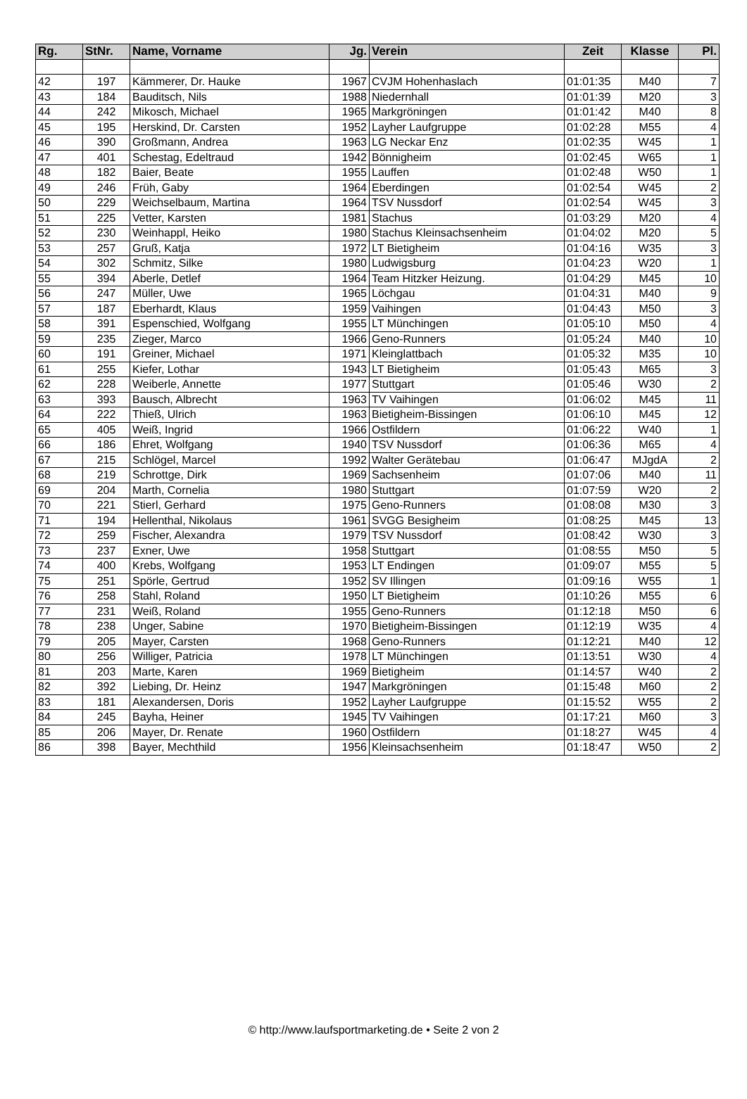| Rg. | StNr. | Name, Vorname | Jg. | Verein | Zeit | Klasse | Pl. |
| --- | --- | --- | --- | --- | --- | --- | --- |
| 42 | 197 | Kämmerer, Dr. Hauke | 1967 | CVJM Hohenhaslach | 01:01:35 | M40 | 7 |
| 43 | 184 | Bauditsch, Nils | 1988 | Niedernhall | 01:01:39 | M20 | 3 |
| 44 | 242 | Mikosch, Michael | 1965 | Markgröningen | 01:01:42 | M40 | 8 |
| 45 | 195 | Herskind, Dr. Carsten | 1952 | Layher Laufgruppe | 01:02:28 | M55 | 4 |
| 46 | 390 | Großmann, Andrea | 1963 | LG Neckar Enz | 01:02:35 | W45 | 1 |
| 47 | 401 | Schestag, Edeltraud | 1942 | Bönnigheim | 01:02:45 | W65 | 1 |
| 48 | 182 | Baier, Beate | 1955 | Lauffen | 01:02:48 | W50 | 1 |
| 49 | 246 | Früh, Gaby | 1964 | Eberdingen | 01:02:54 | W45 | 2 |
| 50 | 229 | Weichselbaum, Martina | 1964 | TSV Nussdorf | 01:02:54 | W45 | 3 |
| 51 | 225 | Vetter, Karsten | 1981 | Stachus | 01:03:29 | M20 | 4 |
| 52 | 230 | Weinhappl, Heiko | 1980 | Stachus Kleinsachsenheim | 01:04:02 | M20 | 5 |
| 53 | 257 | Gruß, Katja | 1972 | LT Bietigheim | 01:04:16 | W35 | 3 |
| 54 | 302 | Schmitz, Silke | 1980 | Ludwigsburg | 01:04:23 | W20 | 1 |
| 55 | 394 | Aberle, Detlef | 1964 | Team Hitzker Heizung. | 01:04:29 | M45 | 10 |
| 56 | 247 | Müller, Uwe | 1965 | Löchgau | 01:04:31 | M40 | 9 |
| 57 | 187 | Eberhardt, Klaus | 1959 | Vaihingen | 01:04:43 | M50 | 3 |
| 58 | 391 | Espenschied, Wolfgang | 1955 | LT Münchingen | 01:05:10 | M50 | 4 |
| 59 | 235 | Zieger, Marco | 1966 | Geno-Runners | 01:05:24 | M40 | 10 |
| 60 | 191 | Greiner, Michael | 1971 | Kleinglattbach | 01:05:32 | M35 | 10 |
| 61 | 255 | Kiefer, Lothar | 1943 | LT Bietigheim | 01:05:43 | M65 | 3 |
| 62 | 228 | Weiberle, Annette | 1977 | Stuttgart | 01:05:46 | W30 | 2 |
| 63 | 393 | Bausch, Albrecht | 1963 | TV Vaihingen | 01:06:02 | M45 | 11 |
| 64 | 222 | Thieß, Ulrich | 1963 | Bietigheim-Bissingen | 01:06:10 | M45 | 12 |
| 65 | 405 | Weiß, Ingrid | 1966 | Ostfildern | 01:06:22 | W40 | 1 |
| 66 | 186 | Ehret, Wolfgang | 1940 | TSV Nussdorf | 01:06:36 | M65 | 4 |
| 67 | 215 | Schlögel, Marcel | 1992 | Walter Gerätebau | 01:06:47 | MJgdA | 2 |
| 68 | 219 | Schrottge, Dirk | 1969 | Sachsenheim | 01:07:06 | M40 | 11 |
| 69 | 204 | Marth, Cornelia | 1980 | Stuttgart | 01:07:59 | W20 | 2 |
| 70 | 221 | Stierl, Gerhard | 1975 | Geno-Runners | 01:08:08 | M30 | 3 |
| 71 | 194 | Hellenthal, Nikolaus | 1961 | SVGG Besigheim | 01:08:25 | M45 | 13 |
| 72 | 259 | Fischer, Alexandra | 1979 | TSV Nussdorf | 01:08:42 | W30 | 3 |
| 73 | 237 | Exner, Uwe | 1958 | Stuttgart | 01:08:55 | M50 | 5 |
| 74 | 400 | Krebs, Wolfgang | 1953 | LT Endingen | 01:09:07 | M55 | 5 |
| 75 | 251 | Spörle, Gertrud | 1952 | SV Illingen | 01:09:16 | W55 | 1 |
| 76 | 258 | Stahl, Roland | 1950 | LT Bietigheim | 01:10:26 | M55 | 6 |
| 77 | 231 | Weiß, Roland | 1955 | Geno-Runners | 01:12:18 | M50 | 6 |
| 78 | 238 | Unger, Sabine | 1970 | Bietigheim-Bissingen | 01:12:19 | W35 | 4 |
| 79 | 205 | Mayer, Carsten | 1968 | Geno-Runners | 01:12:21 | M40 | 12 |
| 80 | 256 | Williger, Patricia | 1978 | LT Münchingen | 01:13:51 | W30 | 4 |
| 81 | 203 | Marte, Karen | 1969 | Bietigheim | 01:14:57 | W40 | 2 |
| 82 | 392 | Liebing, Dr. Heinz | 1947 | Markgröningen | 01:15:48 | M60 | 2 |
| 83 | 181 | Alexandersen, Doris | 1952 | Layher Laufgruppe | 01:15:52 | W55 | 2 |
| 84 | 245 | Bayha, Heiner | 1945 | TV Vaihingen | 01:17:21 | M60 | 3 |
| 85 | 206 | Mayer, Dr. Renate | 1960 | Ostfildern | 01:18:27 | W45 | 4 |
| 86 | 398 | Bayer, Mechthild | 1956 | Kleinsachsenheim | 01:18:47 | W50 | 2 |
© http://www.laufsportmarketing.de • Seite 2 von 2